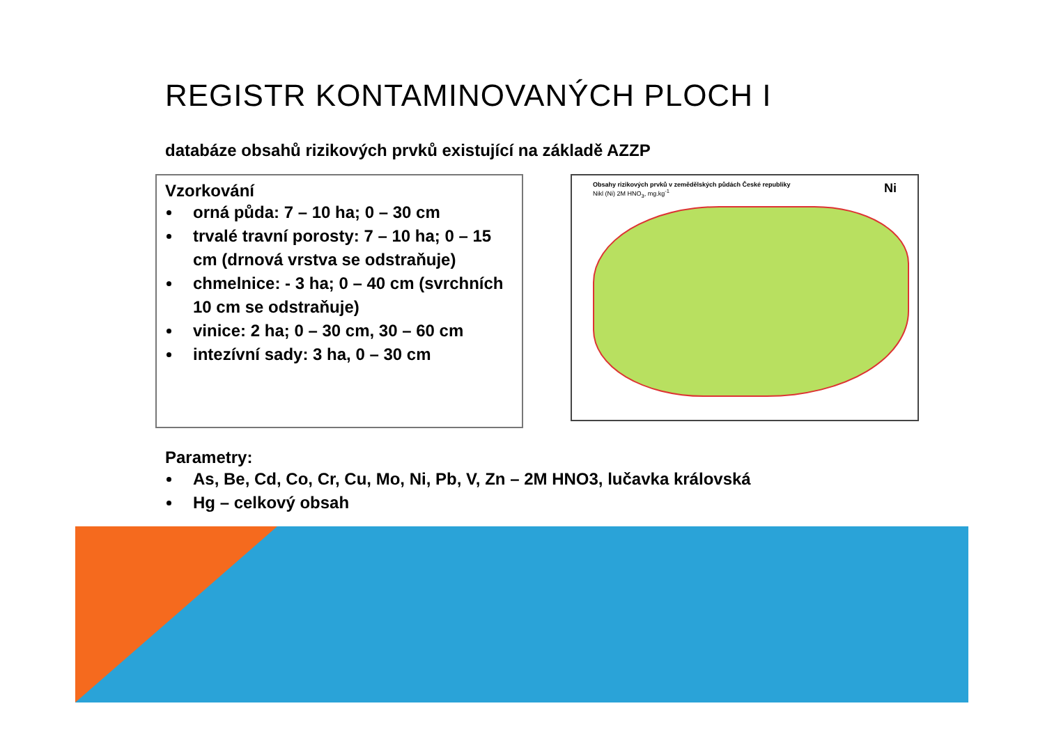REGISTR KONTAMINOVANÝCH PLOCH I
databáze obsahů rizikových prvků existující na základě AZZP
Vzorkování
orná půda: 7 – 10 ha; 0 – 30 cm
trvalé travní porosty: 7 – 10 ha; 0 – 15 cm (drnová vrstva se odstraňuje)
chmelnice: - 3 ha; 0 – 40 cm (svrchních 10 cm se odstraňuje)
vinice: 2 ha; 0 – 30 cm, 30 – 60 cm
intezívní sady: 3 ha, 0 – 30 cm
Obsahy rizikových prvků v zemědělských půdách České republiky Ni
Nikl (Ni) 2M HNO<sub>3</sub>, mg.kg<sup>-1</sup>
Parametry:
As, Be, Cd, Co, Cr, Cu, Mo, Ni, Pb, V, Zn – 2M HNO3, lučavka královská
Hg – celkový obsah